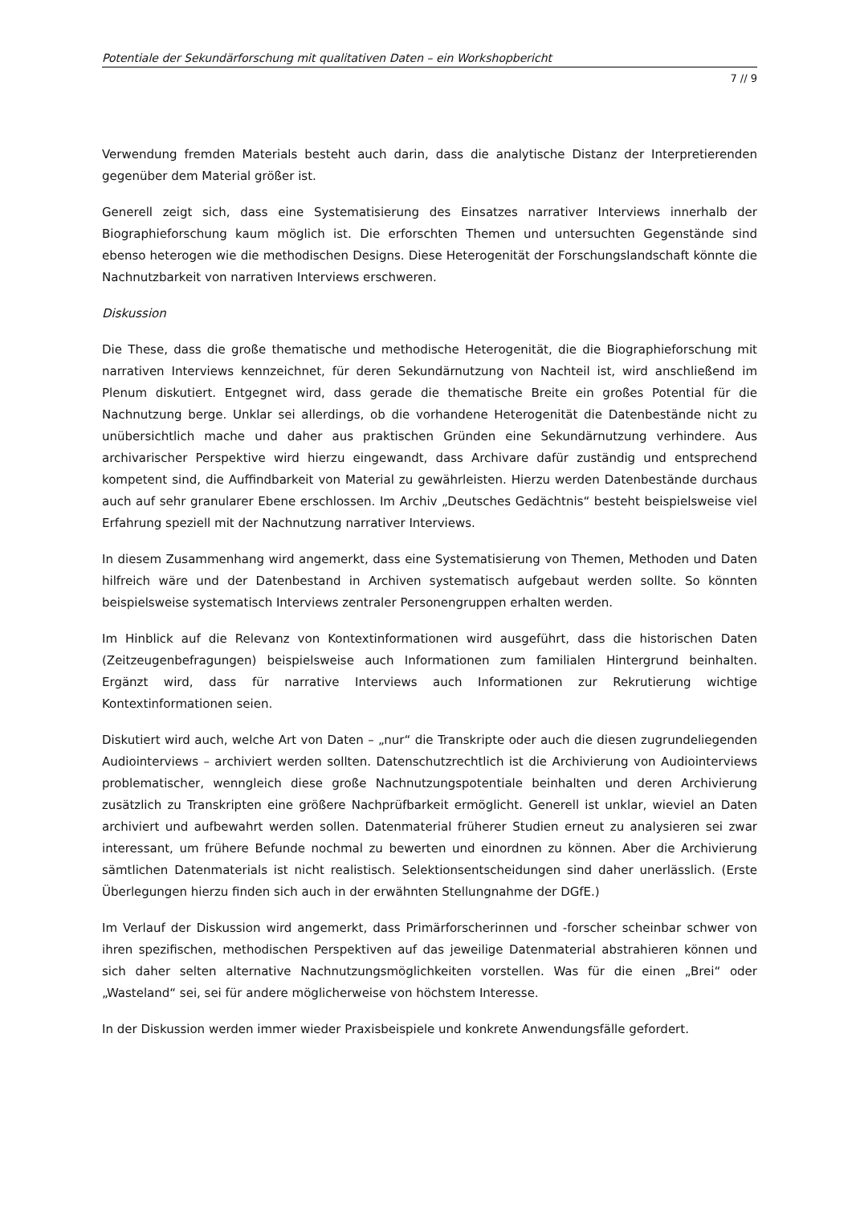Potentiale der Sekundärforschung mit qualitativen Daten – ein Workshopbericht
7 // 9
Verwendung fremden Materials besteht auch darin, dass die analytische Distanz der Interpretierenden gegenüber dem Material größer ist.
Generell zeigt sich, dass eine Systematisierung des Einsatzes narrativer Interviews innerhalb der Biographieforschung kaum möglich ist. Die erforschten Themen und untersuchten Gegenstände sind ebenso heterogen wie die methodischen Designs. Diese Heterogenität der Forschungslandschaft könnte die Nachnutzbarkeit von narrativen Interviews erschweren.
Diskussion
Die These, dass die große thematische und methodische Heterogenität, die die Biographieforschung mit narrativen Interviews kennzeichnet, für deren Sekundärnutzung von Nachteil ist, wird anschließend im Plenum diskutiert. Entgegnet wird, dass gerade die thematische Breite ein großes Potential für die Nachnutzung berge. Unklar sei allerdings, ob die vorhandene Heterogenität die Datenbestände nicht zu unübersichtlich mache und daher aus praktischen Gründen eine Sekundärnutzung verhindere. Aus archivarischer Perspektive wird hierzu eingewandt, dass Archivare dafür zuständig und entsprechend kompetent sind, die Auffindbarkeit von Material zu gewährleisten. Hierzu werden Datenbestände durchaus auch auf sehr granularer Ebene erschlossen. Im Archiv „Deutsches Gedächtnis“ besteht beispielsweise viel Erfahrung speziell mit der Nachnutzung narrativer Interviews.
In diesem Zusammenhang wird angemerkt, dass eine Systematisierung von Themen, Methoden und Daten hilfreich wäre und der Datenbestand in Archiven systematisch aufgebaut werden sollte. So könnten beispielsweise systematisch Interviews zentraler Personengruppen erhalten werden.
Im Hinblick auf die Relevanz von Kontextinformationen wird ausgeführt, dass die historischen Daten (Zeitzeugenbefragungen) beispielsweise auch Informationen zum familialen Hintergrund beinhalten. Ergänzt wird, dass für narrative Interviews auch Informationen zur Rekrutierung wichtige Kontextinformationen seien.
Diskutiert wird auch, welche Art von Daten – „nur“ die Transkripte oder auch die diesen zugrundeliegenden Audiointerviews – archiviert werden sollten. Datenschutzrechtlich ist die Archivierung von Audiointerviews problematischer, wenngleich diese große Nachnutzungspotentiale beinhalten und deren Archivierung zusätzlich zu Transkripten eine größere Nachprüfbarkeit ermöglicht. Generell ist unklar, wieviel an Daten archiviert und aufbewahrt werden sollen. Datenmaterial früherer Studien erneut zu analysieren sei zwar interessant, um frühere Befunde nochmal zu bewerten und einordnen zu können. Aber die Archivierung sämtlichen Datenmaterials ist nicht realistisch. Selektionsentscheidungen sind daher unerlässlich. (Erste Überlegungen hierzu finden sich auch in der erwähnten Stellungnahme der DGfE.)
Im Verlauf der Diskussion wird angemerkt, dass Primärforscherinnen und -forscher scheinbar schwer von ihren spezifischen, methodischen Perspektiven auf das jeweilige Datenmaterial abstrahieren können und sich daher selten alternative Nachnutzungsmöglichkeiten vorstellen. Was für die einen „Brei“ oder „Wasteland“ sei, sei für andere möglicherweise von höchstem Interesse.
In der Diskussion werden immer wieder Praxisbeispiele und konkrete Anwendungsfälle gefordert.